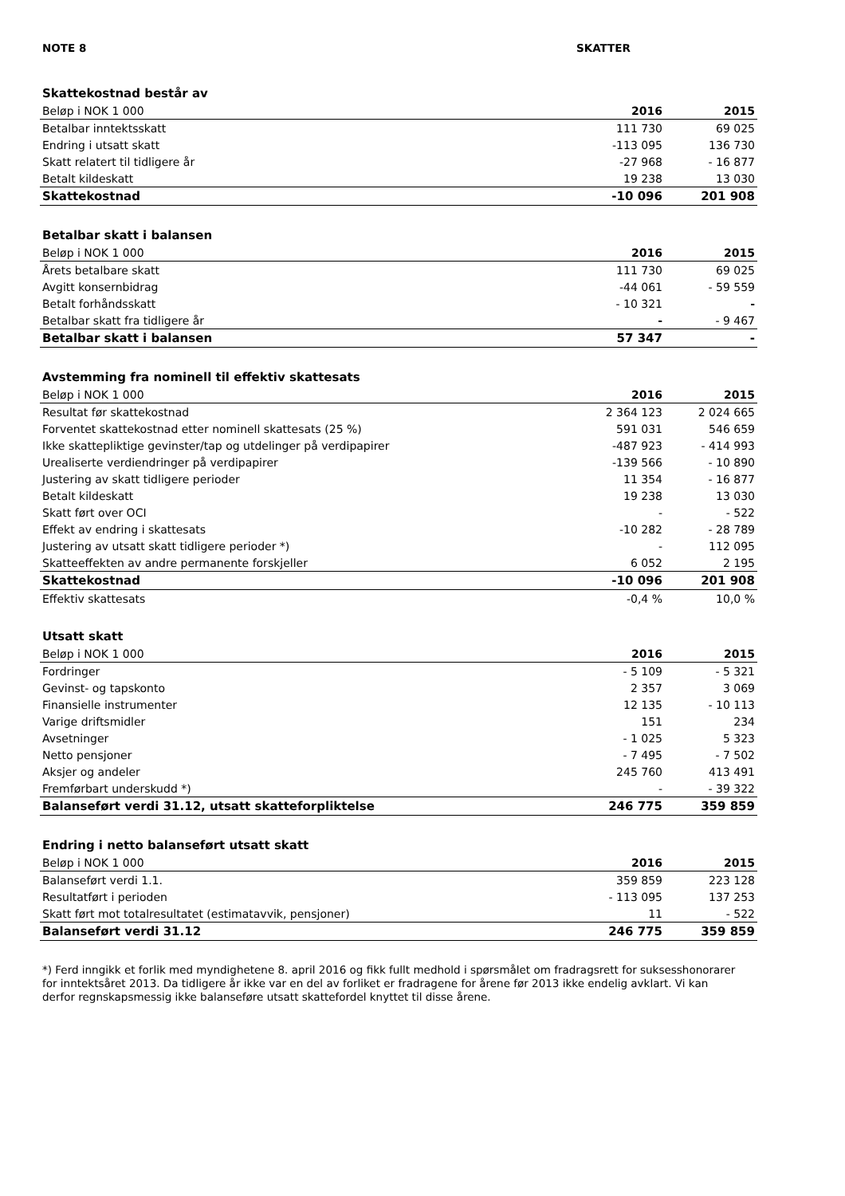NOTE 8 SKATTER
| Skattekostnad består av | | |
| Beløp i NOK 1 000 | 2016 | 2015 |
| Betalbar inntektsskatt | 111 730 | 69 025 |
| Endring i utsatt skatt | -113 095 | 136 730 |
| Skatt relatert til tidligere år | -27 968 | - 16 877 |
| Betalt kildeskatt | 19 238 | 13 030 |
| Skattekostnad | -10 096 | 201 908 |
| Betalbar skatt i balansen | | |
| Beløp i NOK 1 000 | 2016 | 2015 |
| Årets betalbare skatt | 111 730 | 69 025 |
| Avgitt konsernbidrag | -44 061 | - 59 559 |
| Betalt forhåndsskatt | - 10 321 | - |
| Betalbar skatt fra tidligere år | - | - 9 467 |
| Betalbar skatt i balansen | 57 347 | - |
| Avstemming fra nominell til effektiv skattesats | | |
| Beløp i NOK 1 000 | 2016 | 2015 |
| Resultat før skattekostnad | 2 364 123 | 2 024 665 |
| Forventet skattekostnad etter nominell skattesats (25 %) | 591 031 | 546 659 |
| Ikke skattepliktige gevinster/tap og utdelinger på verdipapirer | -487 923 | - 414 993 |
| Urealiserte verdiendringer på verdipapirer | -139 566 | - 10 890 |
| Justering av skatt tidligere perioder | 11 354 | - 16 877 |
| Betalt kildeskatt | 19 238 | 13 030 |
| Skatt ført over OCI | - | - 522 |
| Effekt av endring i skattesats | -10 282 | - 28 789 |
| Justering av utsatt skatt tidligere perioder *) | - | 112 095 |
| Skatteeffekten av andre permanente forskjeller | 6 052 | 2 195 |
| Skattekostnad | -10 096 | 201 908 |
| Effektiv skattesats | -0,4 % | 10,0 % |
| Utsatt skatt | | |
| Beløp i NOK 1 000 | 2016 | 2015 |
| Fordringer | - 5 109 | - 5 321 |
| Gevinst- og tapskonto | 2 357 | 3 069 |
| Finansielle instrumenter | 12 135 | - 10 113 |
| Varige driftsmidler | 151 | 234 |
| Avsetninger | - 1 025 | 5 323 |
| Netto pensjoner | - 7 495 | - 7 502 |
| Aksjer og andeler | 245 760 | 413 491 |
| Fremførbart underskudd *) | - | - 39 322 |
| Balanseført verdi 31.12, utsatt skatteforpliktelse | 246 775 | 359 859 |
| Endring i netto balanseført utsatt skatt | | |
| Beløp i NOK 1 000 | 2016 | 2015 |
| Balanseført verdi 1.1. | 359 859 | 223 128 |
| Resultatført i perioden | - 113 095 | 137 253 |
| Skatt ført mot totalresultatet (estimatavvik, pensjoner) | 11 | - 522 |
| Balanseført verdi 31.12 | 246 775 | 359 859 |
*) Ferd inngikk et forlik med myndighetene 8. april 2016 og fikk fullt medhold i spørsmålet om fradragsrett for suksesshonorarer for inntektsåret 2013. Da tidligere år ikke var en del av forliket er fradragene for årene før 2013 ikke endelig avklart. Vi kan derfor regnskapsmessig ikke balanseføre utsatt skattefordel knyttet til disse årene.